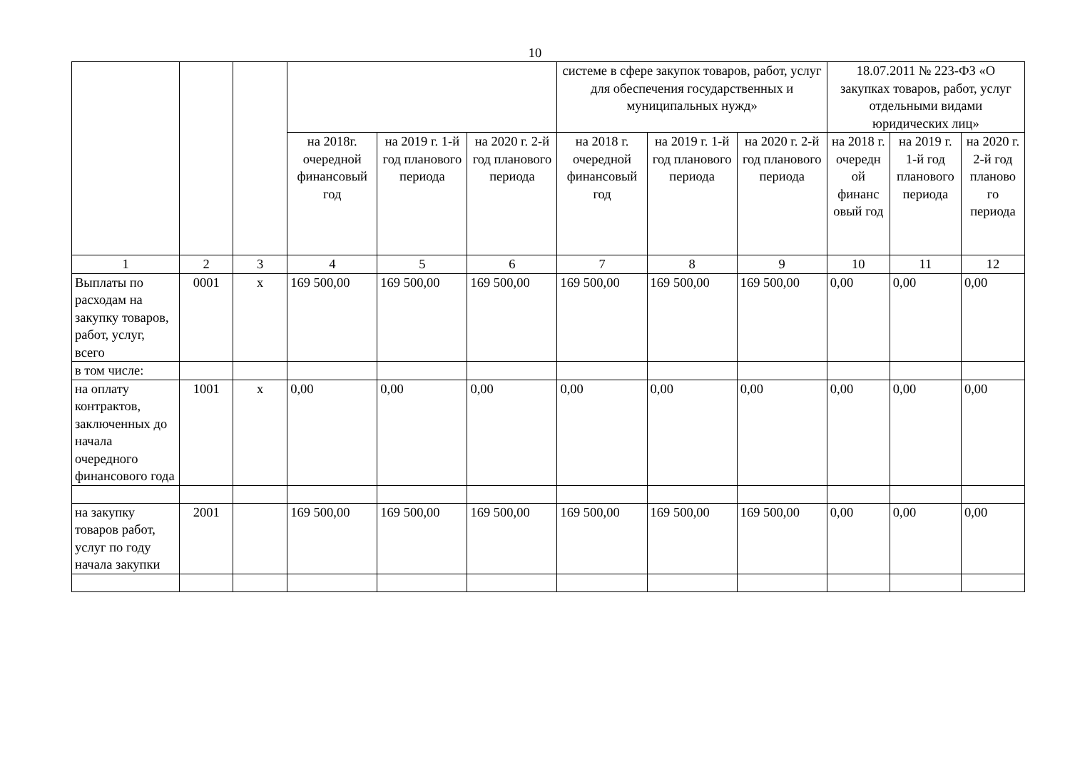10
| | | | | | | системе в сфере закупок товаров, работ, услуг для обеспечения государственных и муниципальных нужд» | | | 18.07.2011 № 223-ФЗ «О закупках товаров, работ, услуг отдельными видами юридических лиц» | | |
| | | | на 2018г. очередной финансовый год | на 2019 г. 1-й год планового периода | на 2020 г. 2-й год планового периода | на 2018 г. очередной финансовый год | на 2019 г. 1-й год планового периода | на 2020 г. 2-й год планового периода | на 2018 г. очередн ой финанс овый год | на 2019 г. 1-й год планового периода | на 2020 г. 2-й год планово го периода |
| 1 | 2 | 3 | 4 | 5 | 6 | 7 | 8 | 9 | 10 | 11 | 12 |
| Выплаты по расходам на закупку товаров, работ, услуг, всего | 0001 | х | 169 500,00 | 169 500,00 | 169 500,00 | 169 500,00 | 169 500,00 | 169 500,00 | 0,00 | 0,00 | 0,00 |
| в том числе: | | | | | | | | | | | |
| на оплату контрактов, заключенных до начала очередного финансового года | 1001 | х | 0,00 | 0,00 | 0,00 | 0,00 | 0,00 | 0,00 | 0,00 | 0,00 | 0,00 |
| на закупку товаров работ, услуг по году начала закупки | 2001 | | 169 500,00 | 169 500,00 | 169 500,00 | 169 500,00 | 169 500,00 | 169 500,00 | 0,00 | 0,00 | 0,00 |